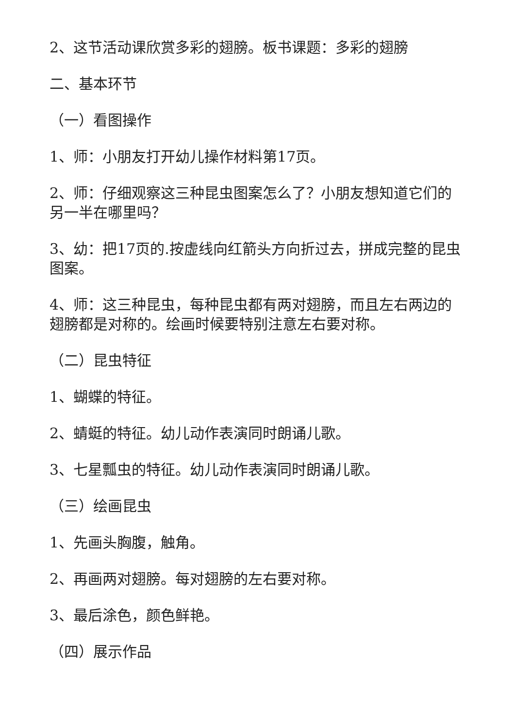2、这节活动课欣赏多彩的翅膀。板书课题：多彩的翅膀
二、基本环节
（一）看图操作
1、师：小朋友打开幼儿操作材料第17页。
2、师：仔细观察这三种昆虫图案怎么了？小朋友想知道它们的另一半在哪里吗？
3、幼：把17页的.按虚线向红箭头方向折过去，拼成完整的昆虫图案。
4、师：这三种昆虫，每种昆虫都有两对翅膀，而且左右两边的翅膀都是对称的。绘画时候要特别注意左右要对称。
（二）昆虫特征
1、蝴蝶的特征。
2、蜻蜓的特征。幼儿动作表演同时朗诵儿歌。
3、七星瓢虫的特征。幼儿动作表演同时朗诵儿歌。
（三）绘画昆虫
1、先画头胸腹，触角。
2、再画两对翅膀。每对翅膀的左右要对称。
3、最后涂色，颜色鲜艳。
（四）展示作品